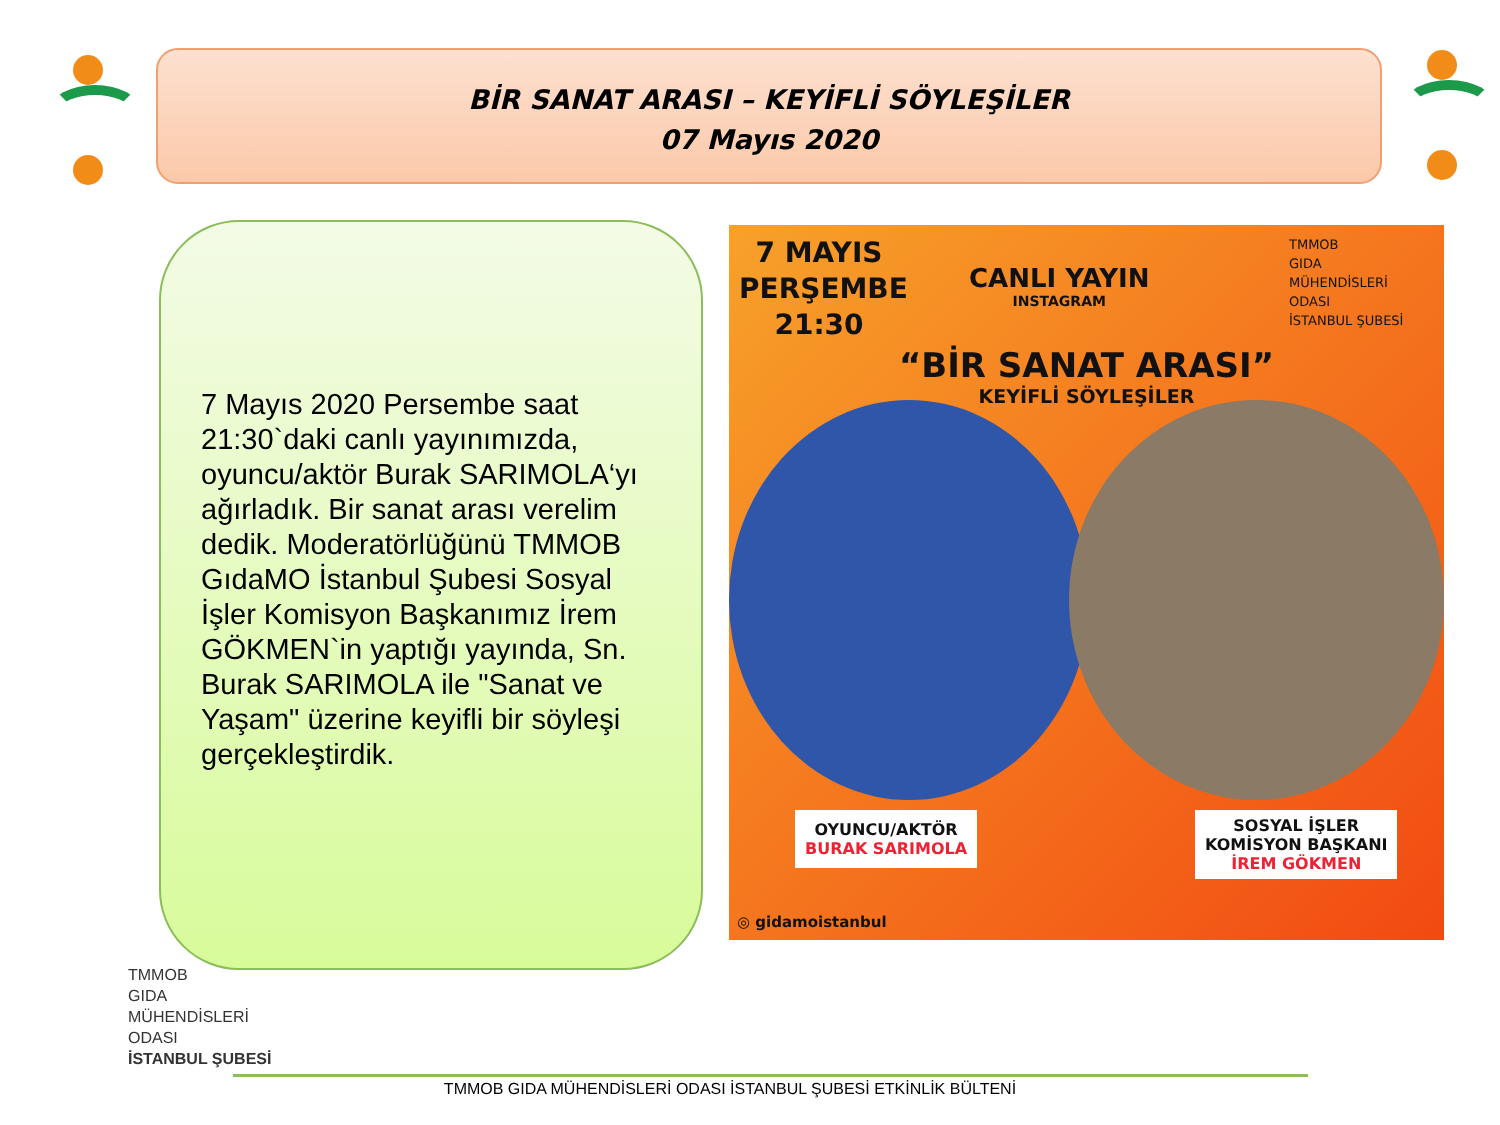BİR SANAT ARASI – KEYİFLİ SÖYLEŞİLER
07 Mayıs 2020
7 Mayıs 2020 Persembe saat 21:30`daki canlı yayınımızda, oyuncu/aktör Burak SARIMOLA‘yı ağırladık. Bir sanat arası verelim dedik. Moderatörlüğünü TMMOB GıdaMO İstanbul Şubesi Sosyal İşler Komisyon Başkanımız İrem GÖKMEN`in yaptığı yayında, Sn. Burak SARIMOLA ile "Sanat ve Yaşam" üzerine keyifli bir söyleşi gerçekleştirdik.
7 MAYIS
PERŞEMBE
21:30
CANLI YAYIN
INSTAGRAM
TMMOB
GIDA
MÜHENDİSLERİ
ODASI
İSTANBUL ŞUBESİ
“BİR SANAT ARASI”
KEYİFLİ SÖYLEŞİLER
OYUNCU/AKTÖR
BURAK SARIMOLA
SOSYAL İŞLER
KOMİSYON BAŞKANI
İREM GÖKMEN
◎ gidamoistanbul
TMMOB
GIDA
MÜHENDİSLERİ
ODASI
İSTANBUL ŞUBESİ
TMMOB GIDA MÜHENDİSLERİ ODASI İSTANBUL ŞUBESİ ETKİNLİK BÜLTENİ